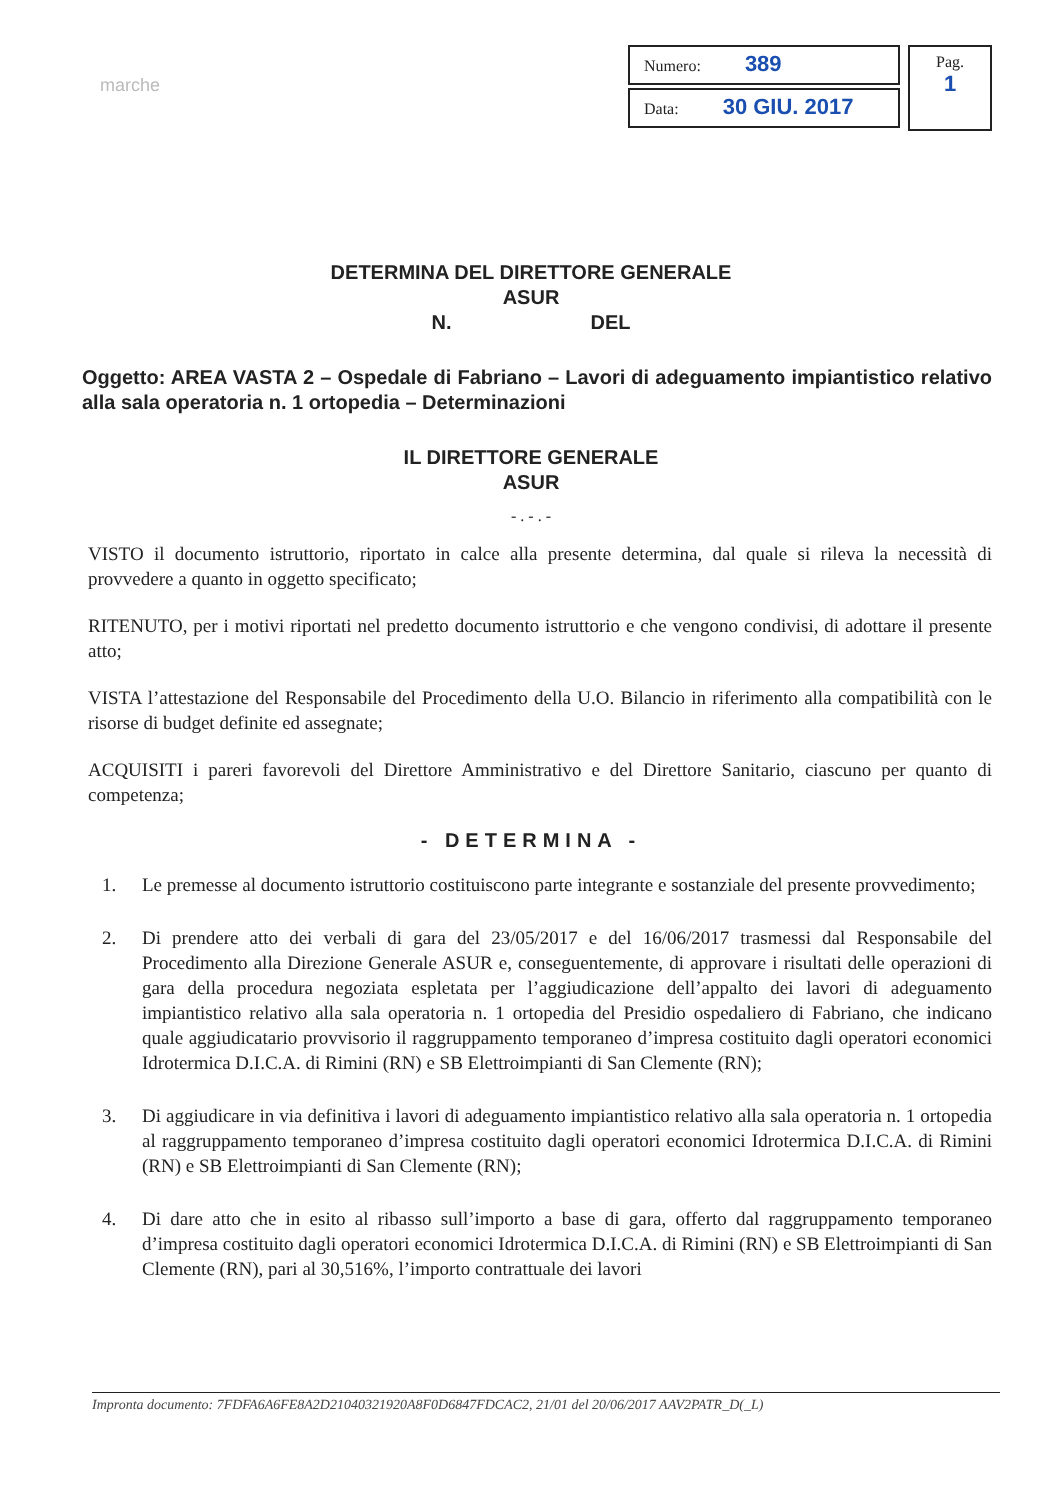marche
Numero: 389
Data: 30 GIU. 2017
Pag.
1
DETERMINA DEL DIRETTORE GENERALE
ASUR
N. DEL
Oggetto: AREA VASTA 2 – Ospedale di Fabriano – Lavori di adeguamento impiantistico relativo alla sala operatoria n. 1 ortopedia – Determinazioni
IL DIRETTORE GENERALE
ASUR
- . - . -
VISTO il documento istruttorio, riportato in calce alla presente determina, dal quale si rileva la necessità di provvedere a quanto in oggetto specificato;
RITENUTO, per i motivi riportati nel predetto documento istruttorio e che vengono condivisi, di adottare il presente atto;
VISTA l’attestazione del Responsabile del Procedimento della U.O. Bilancio in riferimento alla compatibilità con le risorse di budget definite ed assegnate;
ACQUISITI i pareri favorevoli del Direttore Amministrativo e del Direttore Sanitario, ciascuno per quanto di competenza;
- DETERMINA -
1. Le premesse al documento istruttorio costituiscono parte integrante e sostanziale del presente provvedimento;
2. Di prendere atto dei verbali di gara del 23/05/2017 e del 16/06/2017 trasmessi dal Responsabile del Procedimento alla Direzione Generale ASUR e, conseguentemente, di approvare i risultati delle operazioni di gara della procedura negoziata espletata per l’aggiudicazione dell’appalto dei lavori di adeguamento impiantistico relativo alla sala operatoria n. 1 ortopedia del Presidio ospedaliero di Fabriano, che indicano quale aggiudicatario provvisorio il raggruppamento temporaneo d’impresa costituito dagli operatori economici Idrotermica D.I.C.A. di Rimini (RN) e SB Elettroimpianti di San Clemente (RN);
3. Di aggiudicare in via definitiva i lavori di adeguamento impiantistico relativo alla sala operatoria n. 1 ortopedia al raggruppamento temporaneo d’impresa costituito dagli operatori economici Idrotermica D.I.C.A. di Rimini (RN) e SB Elettroimpianti di San Clemente (RN);
4. Di dare atto che in esito al ribasso sull’importo a base di gara, offerto dal raggruppamento temporaneo d’impresa costituito dagli operatori economici Idrotermica D.I.C.A. di Rimini (RN) e SB Elettroimpianti di San Clemente (RN), pari al 30,516%, l’importo contrattuale dei lavori
Impronta documento: 7FDFA6A6FE8A2D21040321920A8F0D6847FDCAC2, 21/01 del 20/06/2017 AAV2PATR_D(_L)